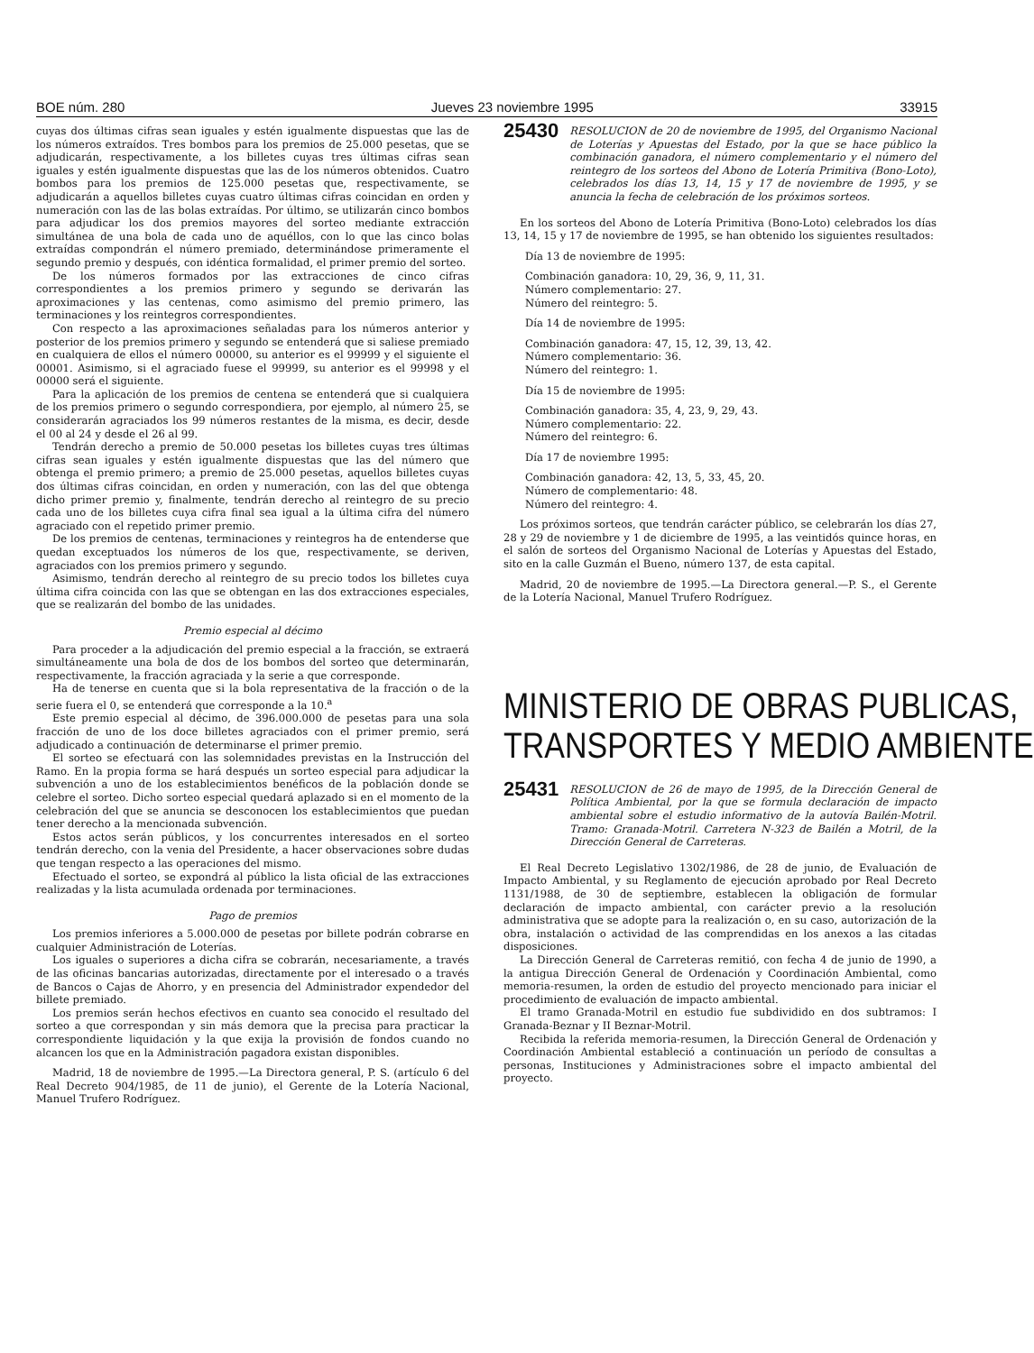BOE núm. 280 Jueves 23 noviembre 1995 33915
cuyas dos últimas cifras sean iguales y estén igualmente dispuestas que las de los números extraídos. Tres bombos para los premios de 25.000 pesetas, que se adjudicarán, respectivamente, a los billetes cuyas tres últimas cifras sean iguales y estén igualmente dispuestas que las de los números obtenidos. Cuatro bombos para los premios de 125.000 pesetas que, respectivamente, se adjudicarán a aquellos billetes cuyas cuatro últimas cifras coincidan en orden y numeración con las de las bolas extraídas. Por último, se utilizarán cinco bombos para adjudicar los dos premios mayores del sorteo mediante extracción simultánea de una bola de cada uno de aquéllos, con lo que las cinco bolas extraídas compondrán el número premiado, determinándose primeramente el segundo premio y después, con idéntica formalidad, el primer premio del sorteo.
De los números formados por las extracciones de cinco cifras correspondientes a los premios primero y segundo se derivarán las aproximaciones y las centenas, como asimismo del premio primero, las terminaciones y los reintegros correspondientes.
Con respecto a las aproximaciones señaladas para los números anterior y posterior de los premios primero y segundo se entenderá que si saliese premiado en cualquiera de ellos el número 00000, su anterior es el 99999 y el siguiente el 00001. Asimismo, si el agraciado fuese el 99999, su anterior es el 99998 y el 00000 será el siguiente.
Para la aplicación de los premios de centena se entenderá que si cualquiera de los premios primero o segundo correspondiera, por ejemplo, al número 25, se considerarán agraciados los 99 números restantes de la misma, es decir, desde el 00 al 24 y desde el 26 al 99.
Tendrán derecho a premio de 50.000 pesetas los billetes cuyas tres últimas cifras sean iguales y estén igualmente dispuestas que las del número que obtenga el premio primero; a premio de 25.000 pesetas, aquellos billetes cuyas dos últimas cifras coincidan, en orden y numeración, con las del que obtenga dicho primer premio y, finalmente, tendrán derecho al reintegro de su precio cada uno de los billetes cuya cifra final sea igual a la última cifra del número agraciado con el repetido primer premio.
De los premios de centenas, terminaciones y reintegros ha de entenderse que quedan exceptuados los números de los que, respectivamente, se deriven, agraciados con los premios primero y segundo.
Asimismo, tendrán derecho al reintegro de su precio todos los billetes cuya última cifra coincida con las que se obtengan en las dos extracciones especiales, que se realizarán del bombo de las unidades.
Premio especial al décimo
Para proceder a la adjudicación del premio especial a la fracción, se extraerá simultáneamente una bola de dos de los bombos del sorteo que determinarán, respectivamente, la fracción agraciada y la serie a que corresponde.
Ha de tenerse en cuenta que si la bola representativa de la fracción o de la serie fuera el 0, se entenderá que corresponde a la 10.<sup>a</sup>
Este premio especial al décimo, de 396.000.000 de pesetas para una sola fracción de uno de los doce billetes agraciados con el primer premio, será adjudicado a continuación de determinarse el primer premio.
El sorteo se efectuará con las solemnidades previstas en la Instrucción del Ramo. En la propia forma se hará después un sorteo especial para adjudicar la subvención a uno de los establecimientos benéficos de la población donde se celebre el sorteo. Dicho sorteo especial quedará aplazado si en el momento de la celebración del que se anuncia se desconocen los establecimientos que puedan tener derecho a la mencionada subvención.
Estos actos serán públicos, y los concurrentes interesados en el sorteo tendrán derecho, con la venia del Presidente, a hacer observaciones sobre dudas que tengan respecto a las operaciones del mismo.
Efectuado el sorteo, se expondrá al público la lista oficial de las extracciones realizadas y la lista acumulada ordenada por terminaciones.
Pago de premios
Los premios inferiores a 5.000.000 de pesetas por billete podrán cobrarse en cualquier Administración de Loterías.
Los iguales o superiores a dicha cifra se cobrarán, necesariamente, a través de las oficinas bancarias autorizadas, directamente por el interesado o a través de Bancos o Cajas de Ahorro, y en presencia del Administrador expendedor del billete premiado.
Los premios serán hechos efectivos en cuanto sea conocido el resultado del sorteo a que correspondan y sin más demora que la precisa para practicar la correspondiente liquidación y la que exija la provisión de fondos cuando no alcancen los que en la Administración pagadora existan disponibles.
Madrid, 18 de noviembre de 1995.—La Directora general, P. S. (artículo 6 del Real Decreto 904/1985, de 11 de junio), el Gerente de la Lotería Nacional, Manuel Trufero Rodríguez.
25430 RESOLUCION de 20 de noviembre de 1995, del Organismo Nacional de Loterías y Apuestas del Estado, por la que se hace público la combinación ganadora, el número complementario y el número del reintegro de los sorteos del Abono de Lotería Primitiva (Bono-Loto), celebrados los días 13, 14, 15 y 17 de noviembre de 1995, y se anuncia la fecha de celebración de los próximos sorteos.
En los sorteos del Abono de Lotería Primitiva (Bono-Loto) celebrados los días 13, 14, 15 y 17 de noviembre de 1995, se han obtenido los siguientes resultados:
Día 13 de noviembre de 1995:
Combinación ganadora: 10, 29, 36, 9, 11, 31.
Número complementario: 27.
Número del reintegro: 5.
Día 14 de noviembre de 1995:
Combinación ganadora: 47, 15, 12, 39, 13, 42.
Número complementario: 36.
Número del reintegro: 1.
Día 15 de noviembre de 1995:
Combinación ganadora: 35, 4, 23, 9, 29, 43.
Número complementario: 22.
Número del reintegro: 6.
Día 17 de noviembre 1995:
Combinación ganadora: 42, 13, 5, 33, 45, 20.
Número de complementario: 48.
Número del reintegro: 4.
Los próximos sorteos, que tendrán carácter público, se celebrarán los días 27, 28 y 29 de noviembre y 1 de diciembre de 1995, a las veintidós quince horas, en el salón de sorteos del Organismo Nacional de Loterías y Apuestas del Estado, sito en la calle Guzmán el Bueno, número 137, de esta capital.
Madrid, 20 de noviembre de 1995.—La Directora general.—P. S., el Gerente de la Lotería Nacional, Manuel Trufero Rodríguez.
MINISTERIO DE OBRAS PUBLICAS,
TRANSPORTES Y MEDIO AMBIENTE
25431 RESOLUCION de 26 de mayo de 1995, de la Dirección General de Política Ambiental, por la que se formula declaración de impacto ambiental sobre el estudio informativo de la autovía Bailén-Motril. Tramo: Granada-Motril. Carretera N-323 de Bailén a Motril, de la Dirección General de Carreteras.
El Real Decreto Legislativo 1302/1986, de 28 de junio, de Evaluación de Impacto Ambiental, y su Reglamento de ejecución aprobado por Real Decreto 1131/1988, de 30 de septiembre, establecen la obligación de formular declaración de impacto ambiental, con carácter previo a la resolución administrativa que se adopte para la realización o, en su caso, autorización de la obra, instalación o actividad de las comprendidas en los anexos a las citadas disposiciones.
La Dirección General de Carreteras remitió, con fecha 4 de junio de 1990, a la antigua Dirección General de Ordenación y Coordinación Ambiental, como memoria-resumen, la orden de estudio del proyecto mencionado para iniciar el procedimiento de evaluación de impacto ambiental.
El tramo Granada-Motril en estudio fue subdividido en dos subtramos: I Granada-Beznar y II Beznar-Motril.
Recibida la referida memoria-resumen, la Dirección General de Ordenación y Coordinación Ambiental estableció a continuación un período de consultas a personas, Instituciones y Administraciones sobre el impacto ambiental del proyecto.